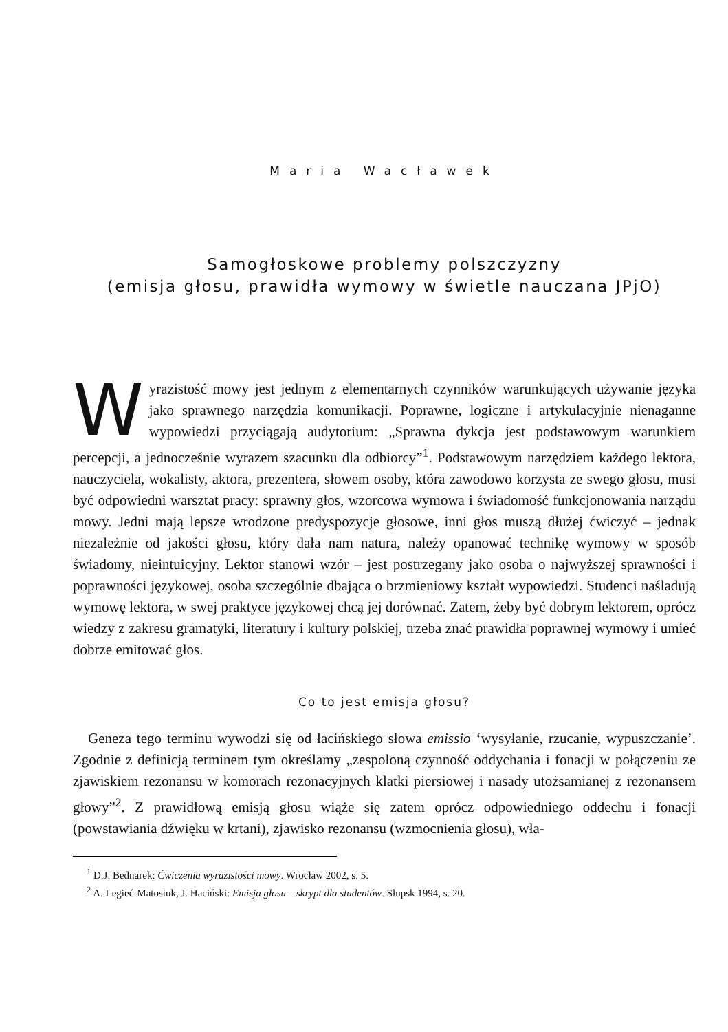Maria Wacławek
Samogłoskowe problemy polszczyzny
(emisja głosu, prawidła wymowy w świetle nauczana JPjO)
Wyrazistość mowy jest jednym z elementarnych czynników warunkujących używanie języka jako sprawnego narzędzia komunikacji. Poprawne, logiczne i artykulacyjnie nienaganne wypowiedzi przyciągają audytorium: „Sprawna dykcja jest podstawowym warunkiem percepcji, a jednocześnie wyrazem szacunku dla odbiorcy”<sup>1</sup>. Podstawowym narzędziem każdego lektora, nauczyciela, wokalisty, aktora, prezentera, słowem osoby, która zawodowo korzysta ze swego głosu, musi być odpowiedni warsztat pracy: sprawny głos, wzorcowa wymowa i świadomość funkcjonowania narządu mowy. Jedni mają lepsze wrodzone predyspozycje głosowe, inni głos muszą dłużej ćwiczyć – jednak niezależnie od jakości głosu, który dała nam natura, należy opanować technikę wymowy w sposób świadomy, nieintuicyjny. Lektor stanowi wzór – jest postrzegany jako osoba o najwyższej sprawności i poprawności językowej, osoba szczególnie dbająca o brzmieniowy kształt wypowiedzi. Studenci naśladują wymowę lektora, w swej praktyce językowej chcą jej dorównać. Zatem, żeby być dobrym lektorem, oprócz wiedzy z zakresu gramatyki, literatury i kultury polskiej, trzeba znać prawidła poprawnej wymowy i umieć dobrze emitować głos.
Co to jest emisja głosu?
Geneza tego terminu wywodzi się od łacińskiego słowa emissio ‘wysyłanie, rzucanie, wypuszczanie’. Zgodnie z definicją terminem tym określamy „zespoloną czynność oddychania i fonacji w połączeniu ze zjawiskiem rezonansu w komorach rezonacyjnych klatki piersiowej i nasady utożsamianej z rezonansem głowy”<sup>2</sup>. Z prawidłową emisją głosu wiąże się zatem oprócz odpowiedniego oddechu i fonacji (powstawiania dźwięku w krtani), zjawisko rezonansu (wzmocnienia głosu), wła-
<sup>1</sup> D.J. Bednarek: Ćwiczenia wyrazistości mowy. Wrocław 2002, s. 5.
<sup>2</sup> A. Legieć-Matosiuk, J. Haciński: Emisja głosu – skrypt dla studentów. Słupsk 1994, s. 20.